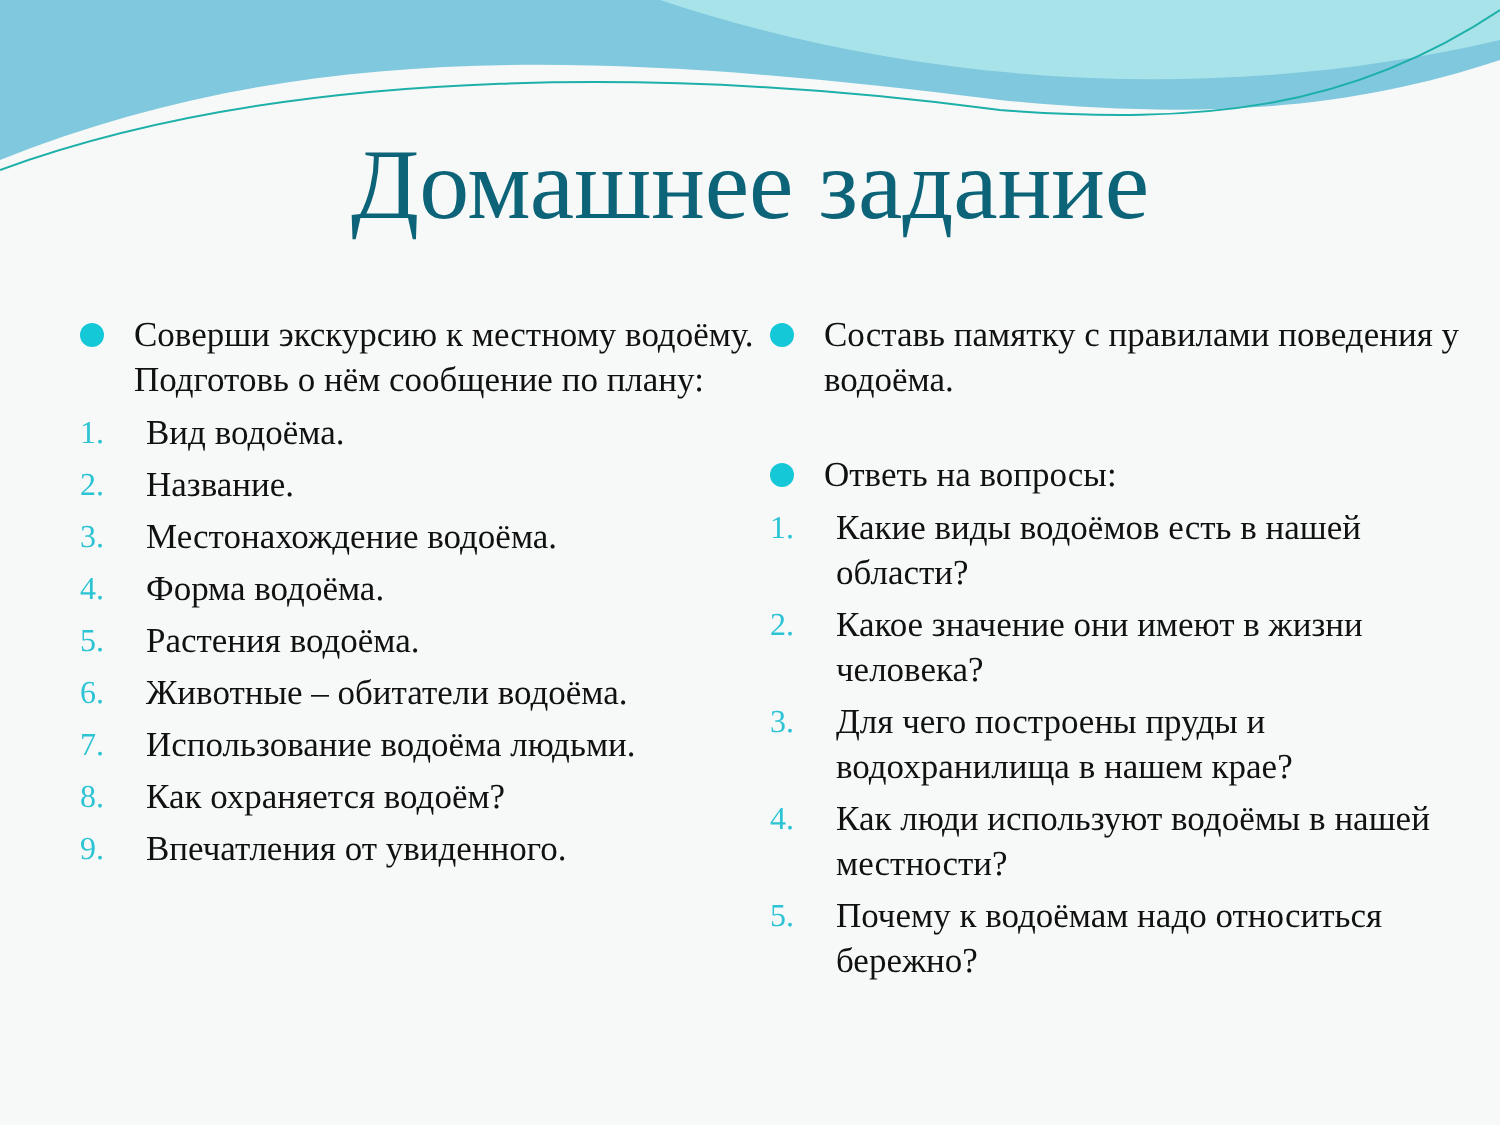Домашнее задание
Соверши экскурсию к местному водоёму. Подготовь о нём сообщение по плану:
1. Вид водоёма.
2. Название.
3. Местонахождение водоёма.
4. Форма водоёма.
5. Растения водоёма.
6. Животные – обитатели водоёма.
7. Использование водоёма людьми.
8. Как охраняется водоём?
9. Впечатления от увиденного.
Составь памятку с правилами поведения у водоёма.
Ответь на вопросы:
1. Какие виды водоёмов есть в нашей области?
2. Какое значение они имеют в жизни человека?
3. Для чего построены пруды и водохранилища в нашем крае?
4. Как люди используют водоёмы в нашей местности?
5. Почему к водоёмам надо относиться бережно?